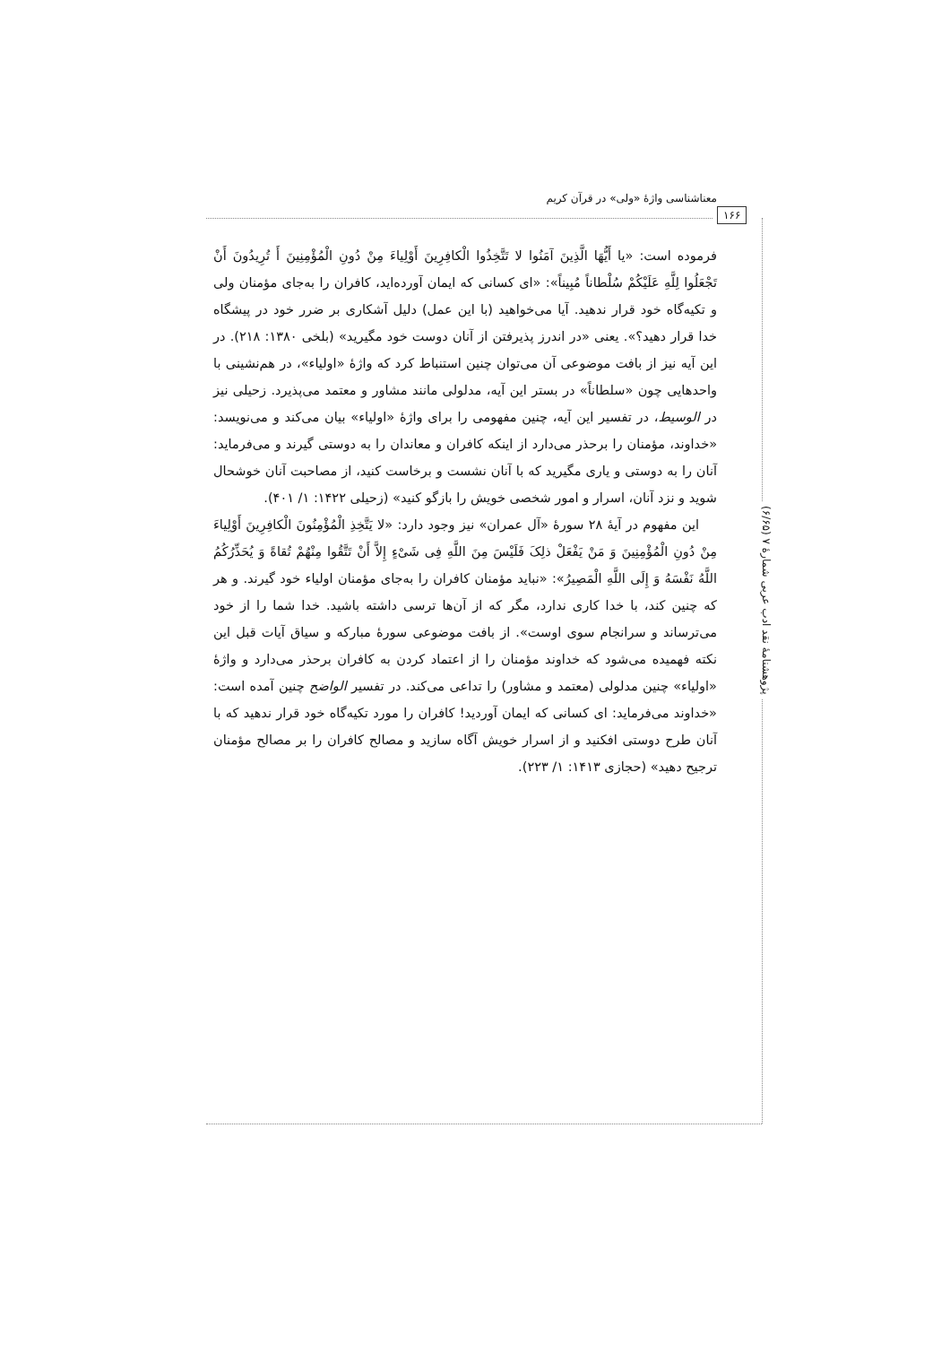معناشناسی واژۀ «ولی» در قرآن کریم
۱۶۶
پژوهشنامۀ نقد ادب عربی شمارۀ ۷ (۶/۶۵)
فرموده است: «یا أَیُّهَا الَّذِینَ آمَنُوا لا تَتَّخِذُوا الْکافِرِینَ أَوْلِیاءَ مِنْ دُونِ الْمُؤْمِنِینَ أَ تُرِیدُونَ أَنْ تَجْعَلُوا لِلَّهِ عَلَیْکُمْ سُلْطاناً مُبِیناً»: «ای کسانی که ایمان آورده‌اید، کافران را به‌جای مؤمنان ولی و تکیه‌گاه خود قرار ندهید. آیا می‌خواهید (با این عمل) دلیل آشکاری بر ضرر خود در پیشگاه خدا قرار دهید؟». یعنی «در اندرز پذیرفتن از آنان دوست خود مگیرید» (بلخی ۱۳۸۰: ۲۱۸). در این آیه نیز از بافت موضوعی آن می‌توان چنین استنباط کرد که واژۀ «اولیاء»، در هم‌نشینی با واحدهایی چون «سلطاناً» در بستر این آیه، مدلولی مانند مشاور و معتمد می‌پذیرد. زحیلی نیز در الوسیط، در تفسیر این آیه، چنین مفهومی را برای واژۀ «اولیاء» بیان می‌کند و می‌نویسد: «خداوند، مؤمنان را برحذر می‌دارد از اینکه کافران و معاندان را به دوستی گیرند و می‌فرماید: آنان را به دوستی و یاری مگیرید که با آنان نشست و برخاست کنید، از مصاحبت آنان خوشحال شوید و نزد آنان، اسرار و امور شخصی خویش را بازگو کنید» (زحیلی ۱۴۲۲: ۱/ ۴۰۱).
این مفهوم در آیۀ ۲۸ سورۀ «آل عمران» نیز وجود دارد: «لا یَتَّخِذِ الْمُؤْمِنُونَ الْکافِرِینَ أَوْلِیاءَ مِنْ دُونِ الْمُؤْمِنِینَ وَ مَنْ یَفْعَلْ ذلِکَ فَلَیْسَ مِنَ اللَّهِ فِی شَیْءٍ إِلاَّ أَنْ تَتَّقُوا مِنْهُمْ تُقاةً وَ یُحَذِّرُکُمُ اللَّهُ نَفْسَهُ وَ إِلَی اللَّهِ الْمَصِیرُ»: «نباید مؤمنان کافران را به‌جای مؤمنان اولیاء خود گیرند. و هر که چنین کند، با خدا کاری ندارد، مگر که از آن‌ها ترسی داشته باشید. خدا شما را از خود می‌ترساند و سرانجام سوی اوست». از بافت موضوعی سورۀ مبارکه و سیاق آیات قبل این نکته فهمیده می‌شود که خداوند مؤمنان را از اعتماد کردن به کافران برحذر می‌دارد و واژۀ «اولیاء» چنین مدلولی (معتمد و مشاور) را تداعی می‌کند. در تفسیر الواضح چنین آمده است: «خداوند می‌فرماید: ای کسانی که ایمان آوردید! کافران را مورد تکیه‌گاه خود قرار ندهید که با آنان طرح دوستی افکنید و از اسرار خویش آگاه سازید و مصالح کافران را بر مصالح مؤمنان ترجیح دهید» (حجازی ۱۴۱۳: ۱/ ۲۲۳).